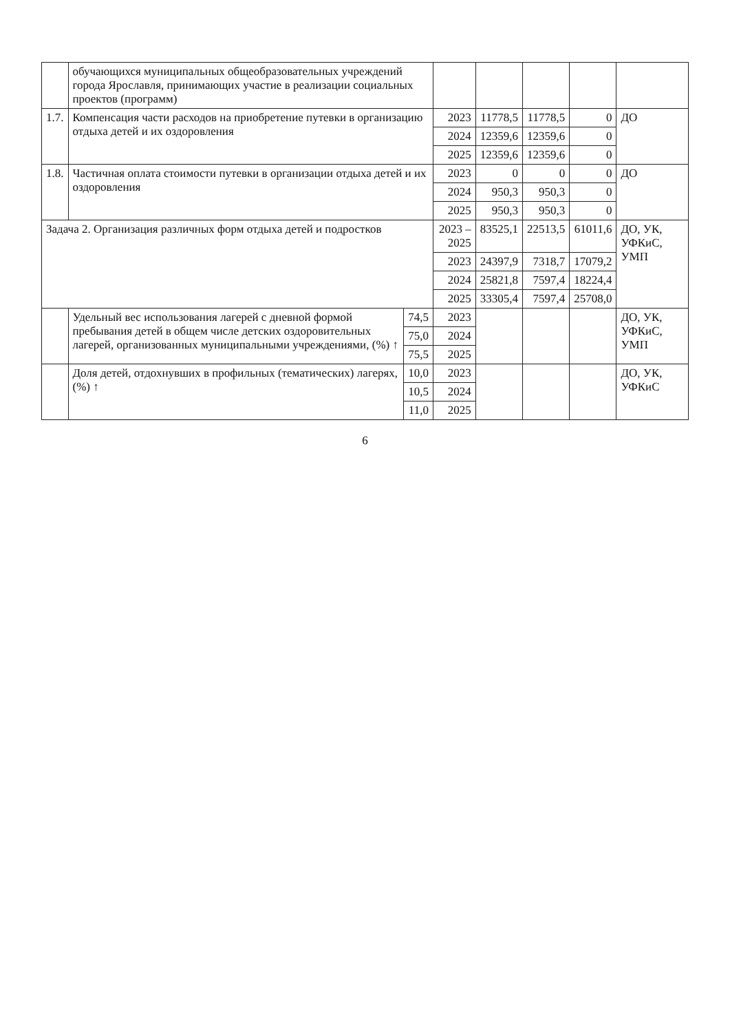| | обучающихся муниципальных общеобразовательных учреждений города Ярославля, принимающих участие в реализации социальных проектов (программ) | | | | | | |
| 1.7. | Компенсация части расходов на приобретение путевки в организацию отдыха детей и их оздоровления | | 2023 | 11778,5 | 11778,5 | 0 | ДО |
| | | | 2024 | 12359,6 | 12359,6 | 0 | |
| | | | 2025 | 12359,6 | 12359,6 | 0 | |
| 1.8. | Частичная оплата стоимости путевки в организации отдыха детей и их оздоровления | | 2023 | 0 | 0 | 0 | ДО |
| | | | 2024 | 950,3 | 950,3 | 0 | |
| | | | 2025 | 950,3 | 950,3 | 0 | |
| Задача 2. Организация различных форм отдыха детей и подростков | | | 2023 – 2025 | 83525,1 | 22513,5 | 61011,6 | ДО, УК, УФКиС, УМП |
| | | | 2023 | 24397,9 | 7318,7 | 17079,2 | |
| | | | 2024 | 25821,8 | 7597,4 | 18224,4 | |
| | | | 2025 | 33305,4 | 7597,4 | 25708,0 | |
| | Удельный вес использования лагерей с дневной формой пребывания детей в общем числе детских оздоровительных лагерей, организованных муниципальными учреждениями, (%) ↑ | 74,5 | 2023 | | | | ДО, УК, УФКиС, УМП |
| | | 75,0 | 2024 | | | | |
| | | 75,5 | 2025 | | | | |
| | Доля детей, отдохнувших в профильных (тематических) лагерях, (%) ↑ | 10,0 | 2023 | | | | ДО, УК, УФКиС |
| | | 10,5 | 2024 | | | | |
| | | 11,0 | 2025 | | | | |
6